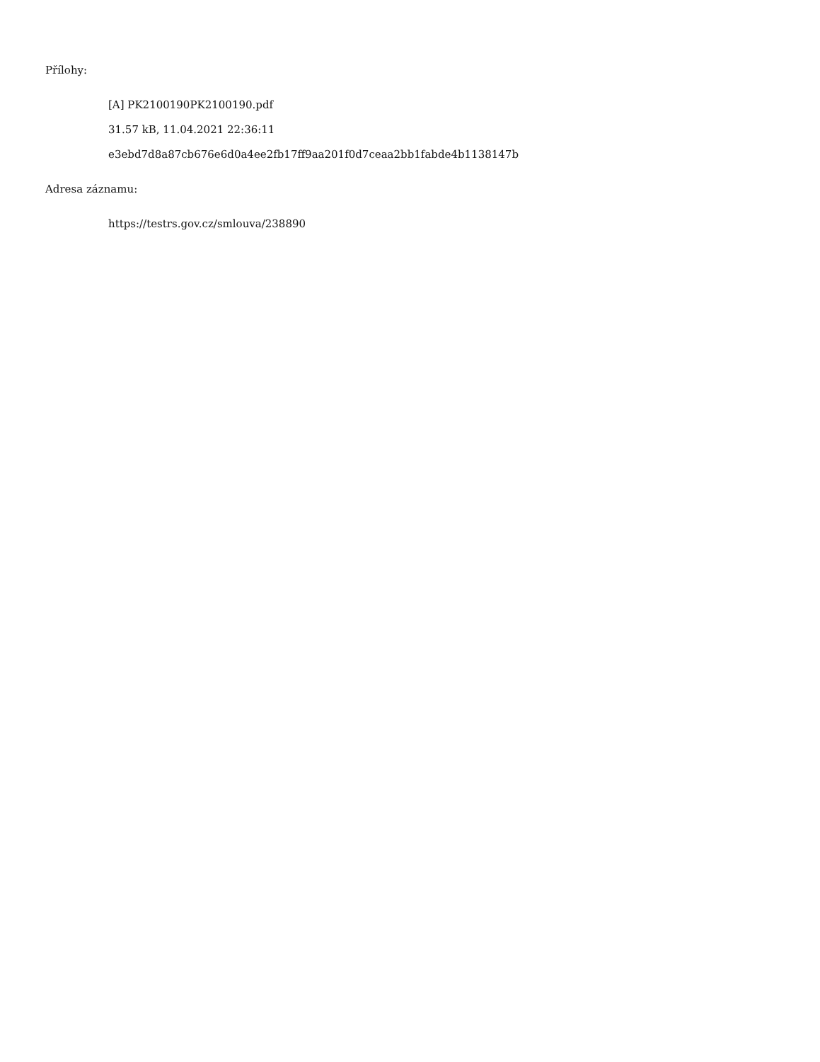Přílohy:
[A] PK2100190PK2100190.pdf
31.57 kB, 11.04.2021 22:36:11
e3ebd7d8a87cb676e6d0a4ee2fb17ff9aa201f0d7ceaa2bb1fabde4b1138147b
Adresa záznamu:
https://testrs.gov.cz/smlouva/238890